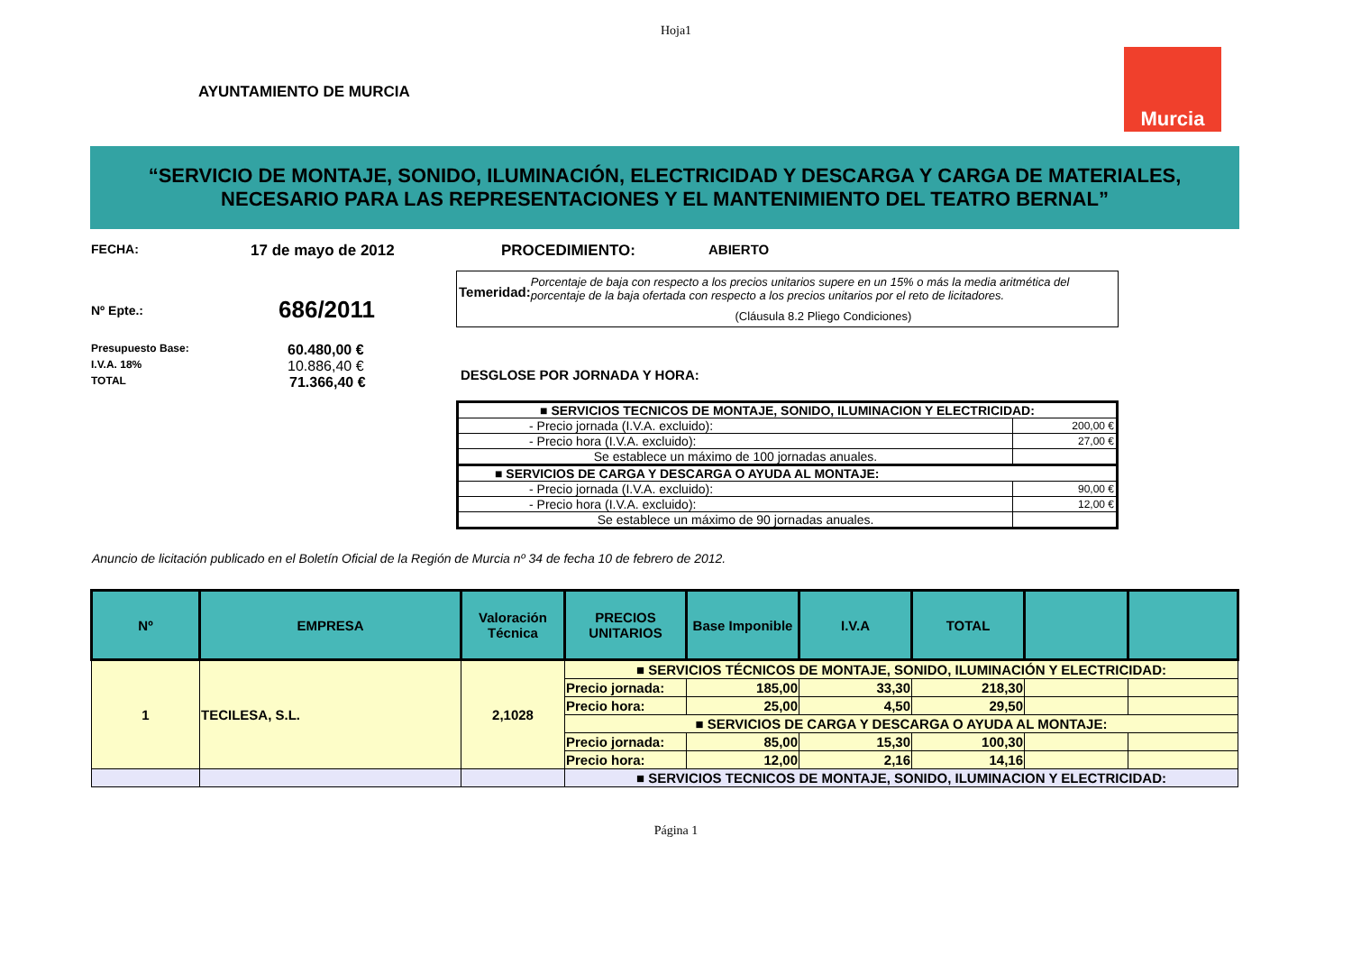Hoja1
AYUNTAMIENTO DE MURCIA
Murcia
“SERVICIO DE MONTAJE, SONIDO, ILUMINACIÓN, ELECTRICIDAD Y DESCARGA Y CARGA DE MATERIALES, NECESARIO PARA LAS REPRESENTACIONES Y EL MANTENIMIENTO DEL TEATRO BERNAL”
FECHA: 17 de mayo de 2012
Nº Epte.: 686/2011
Presupuesto Base: 60.480,00 €
I.V.A. 18% 10.886,40 €
TOTAL 71.366,40 €
PROCEDIMIENTO: ABIERTO
Temeridad:
Porcentaje de baja con respecto a los precios unitarios supere en un 15% o más la media aritmética del porcentaje de la baja ofertada con respecto a los precios unitarios por el reto de licitadores.
(Cláusula 8.2 Pliego Condiciones)
DESGLOSE POR JORNADA Y HORA:
| ■ SERVICIOS TECNICOS DE MONTAJE, SONIDO, ILUMINACION Y ELECTRICIDAD: | |
| - Precio jornada (I.V.A. excluido): | 200,00 € |
| - Precio hora (I.V.A. excluido): | 27,00 € |
| Se establece un máximo de 100 jornadas anuales. | |
| ■ SERVICIOS DE CARGA Y DESCARGA O AYUDA AL MONTAJE: | |
| - Precio jornada (I.V.A. excluido): | 90,00 € |
| - Precio hora (I.V.A. excluido): | 12,00 € |
| Se establece un máximo de 90 jornadas anuales. | |
Anuncio de licitación publicado en el Boletín Oficial de la Región de Murcia nº 34 de fecha 10 de febrero de 2012.
| Nº | EMPRESA | Valoración Técnica | PRECIOS UNITARIOS | Base Imponible | I.V.A | TOTAL | | |
| --- | --- | --- | --- | --- | --- | --- | --- | --- |
| 1 | TECILESA, S.L. | 2,1028 | ■ SERVICIOS TÉCNICOS DE MONTAJE, SONIDO, ILUMINACIÓN Y ELECTRICIDAD: | | | | | |
| | | | Precio jornada: | 185,00 | 33,30 | 218,30 | | |
| | | | Precio hora: | 25,00 | 4,50 | 29,50 | | |
| | | | ■ SERVICIOS DE CARGA Y DESCARGA O AYUDA AL MONTAJE: | | | | | |
| | | | Precio jornada: | 85,00 | 15,30 | 100,30 | | |
| | | | Precio hora: | 12,00 | 2,16 | 14,16 | | |
| | | | ■ SERVICIOS TECNICOS DE MONTAJE, SONIDO, ILUMINACION Y ELECTRICIDAD: | | | | | |
Página 1